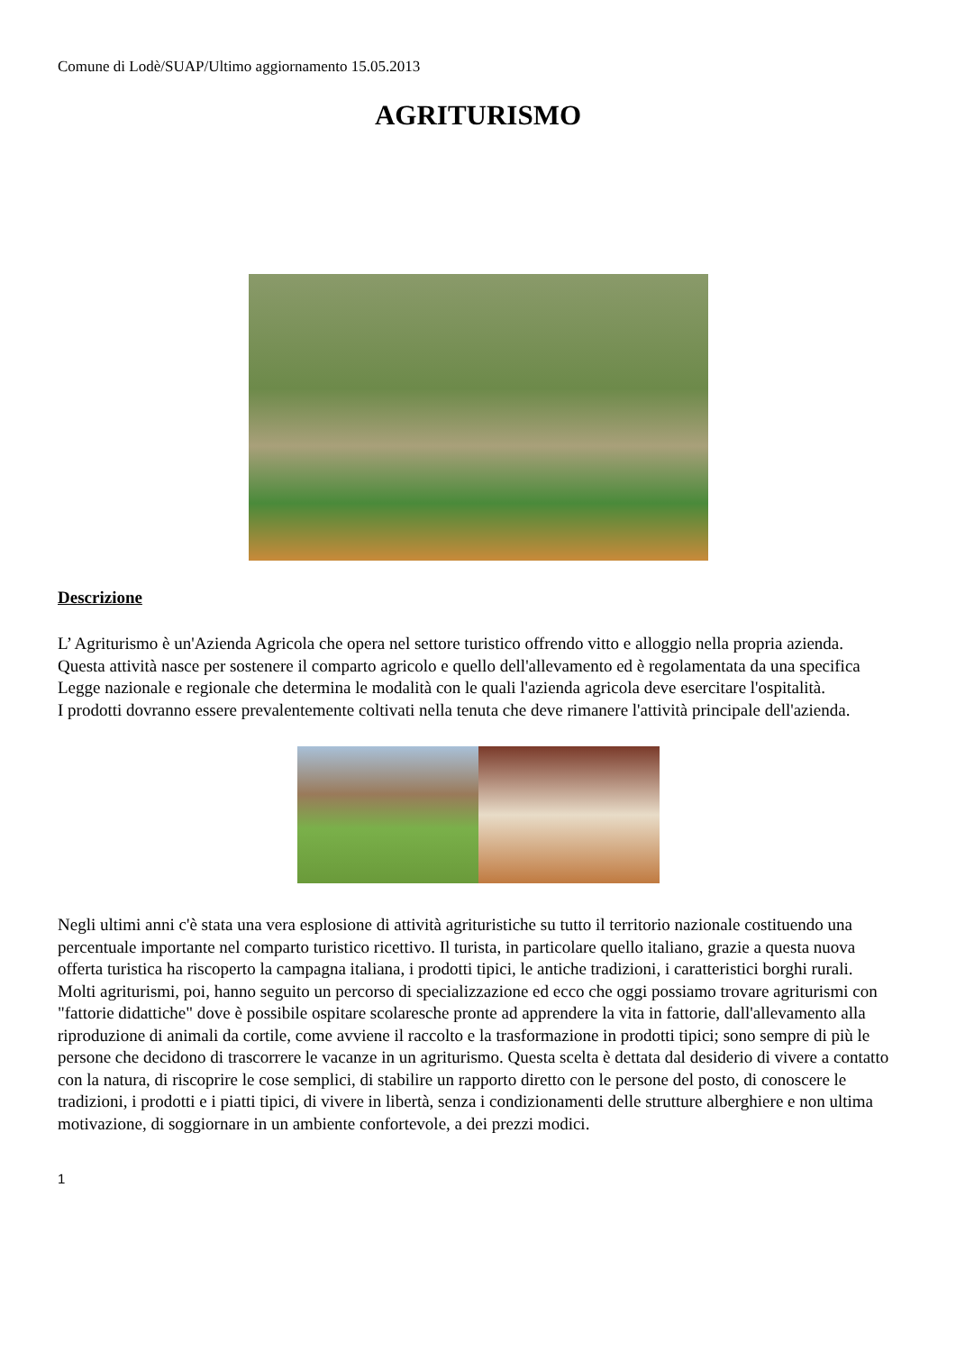Comune di Lodè/SUAP/Ultimo aggiornamento 15.05.2013
AGRITURISMO
Descrizione
L’ Agriturismo è un'Azienda Agricola che opera nel settore turistico offrendo vitto e alloggio nella propria azienda.
Questa attività nasce per sostenere il comparto agricolo e quello dell'allevamento ed è regolamentata da una specifica Legge nazionale e regionale che determina le modalità con le quali l'azienda agricola deve esercitare l'ospitalità.
I prodotti dovranno essere prevalentemente coltivati nella tenuta che deve rimanere l'attività principale dell'azienda.
Negli ultimi anni c'è stata una vera esplosione di attività agrituristiche su tutto il territorio nazionale costituendo una percentuale importante nel comparto turistico ricettivo. Il turista, in particolare quello italiano, grazie a questa nuova offerta turistica ha riscoperto la campagna italiana, i prodotti tipici, le antiche tradizioni, i caratteristici borghi rurali.
Molti agriturismi, poi, hanno seguito un percorso di specializzazione ed ecco che oggi possiamo trovare agriturismi con "fattorie didattiche" dove è possibile ospitare scolaresche pronte ad apprendere la vita in fattorie, dall'allevamento alla riproduzione di animali da cortile, come avviene il raccolto e la trasformazione in prodotti tipici; sono sempre di più le persone che decidono di trascorrere le vacanze in un agriturismo. Questa scelta è dettata dal desiderio di vivere a contatto con la natura, di riscoprire le cose semplici, di stabilire un rapporto diretto con le persone del posto, di conoscere le tradizioni, i prodotti e i piatti tipici, di vivere in libertà, senza i condizionamenti delle strutture alberghiere e non ultima motivazione, di soggiornare in un ambiente confortevole, a dei prezzi modici.
1